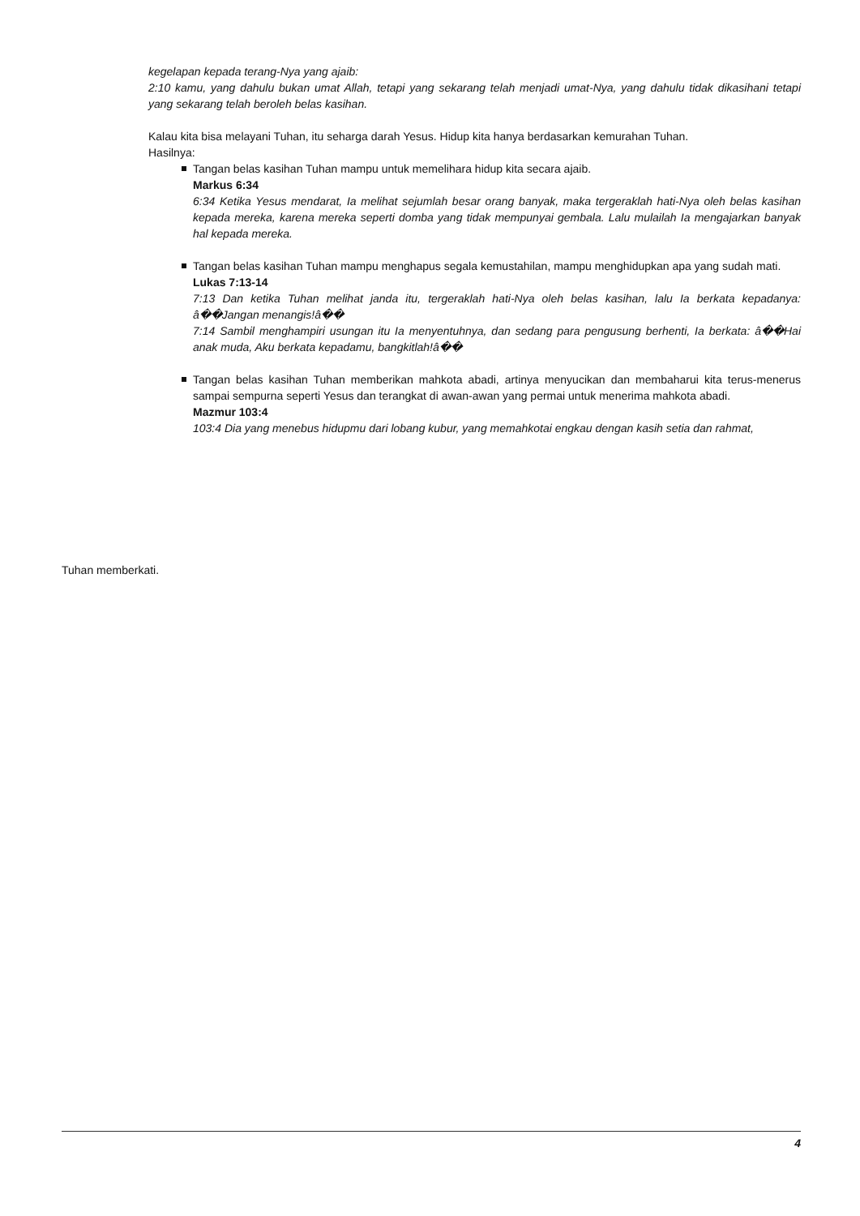kegelapan kepada terang-Nya yang ajaib:
2:10 kamu, yang dahulu bukan umat Allah, tetapi yang sekarang telah menjadi umat-Nya, yang dahulu tidak dikasihani tetapi yang sekarang telah beroleh belas kasihan.
Kalau kita bisa melayani Tuhan, itu seharga darah Yesus. Hidup kita hanya berdasarkan kemurahan Tuhan.
Hasilnya:
Tangan belas kasihan Tuhan mampu untuk memelihara hidup kita secara ajaib.
Markus 6:34
6:34 Ketika Yesus mendarat, Ia melihat sejumlah besar orang banyak, maka tergeraklah hati-Nya oleh belas kasihan kepada mereka, karena mereka seperti domba yang tidak mempunyai gembala. Lalu mulailah Ia mengajarkan banyak hal kepada mereka.
Tangan belas kasihan Tuhan mampu menghapus segala kemustahilan, mampu menghidupkan apa yang sudah mati.
Lukas 7:13-14
7:13 Dan ketika Tuhan melihat janda itu, tergeraklah hati-Nya oleh belas kasihan, lalu Ia berkata kepadanya: â��Jangan menangis!â��
7:14 Sambil menghampiri usungan itu Ia menyentuhnya, dan sedang para pengusung berhenti, Ia berkata: â��Hai anak muda, Aku berkata kepadamu, bangkitlah!â��
Tangan belas kasihan Tuhan memberikan mahkota abadi, artinya menyucikan dan membaharui kita terus-menerus sampai sempurna seperti Yesus dan terangkat di awan-awan yang permai untuk menerima mahkota abadi.
Mazmur 103:4
103:4 Dia yang menebus hidupmu dari lobang kubur, yang memahkotai engkau dengan kasih setia dan rahmat,
Tuhan memberkati.
4